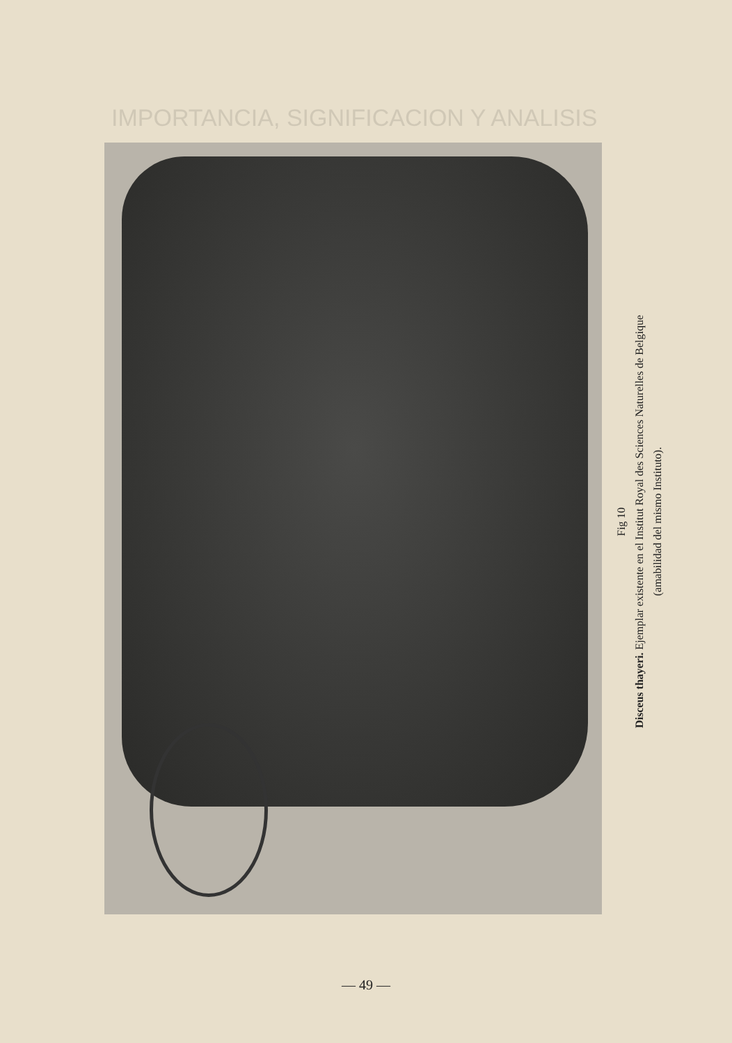IMPORTANCIA, SIGNIFICACION Y ANALISIS
Fig 10
Disceus thayeri. Ejemplar existente en el Institut Royal des Sciences Naturelles de Belgique
(amabilidad del mismo Instituto).
— 49 —